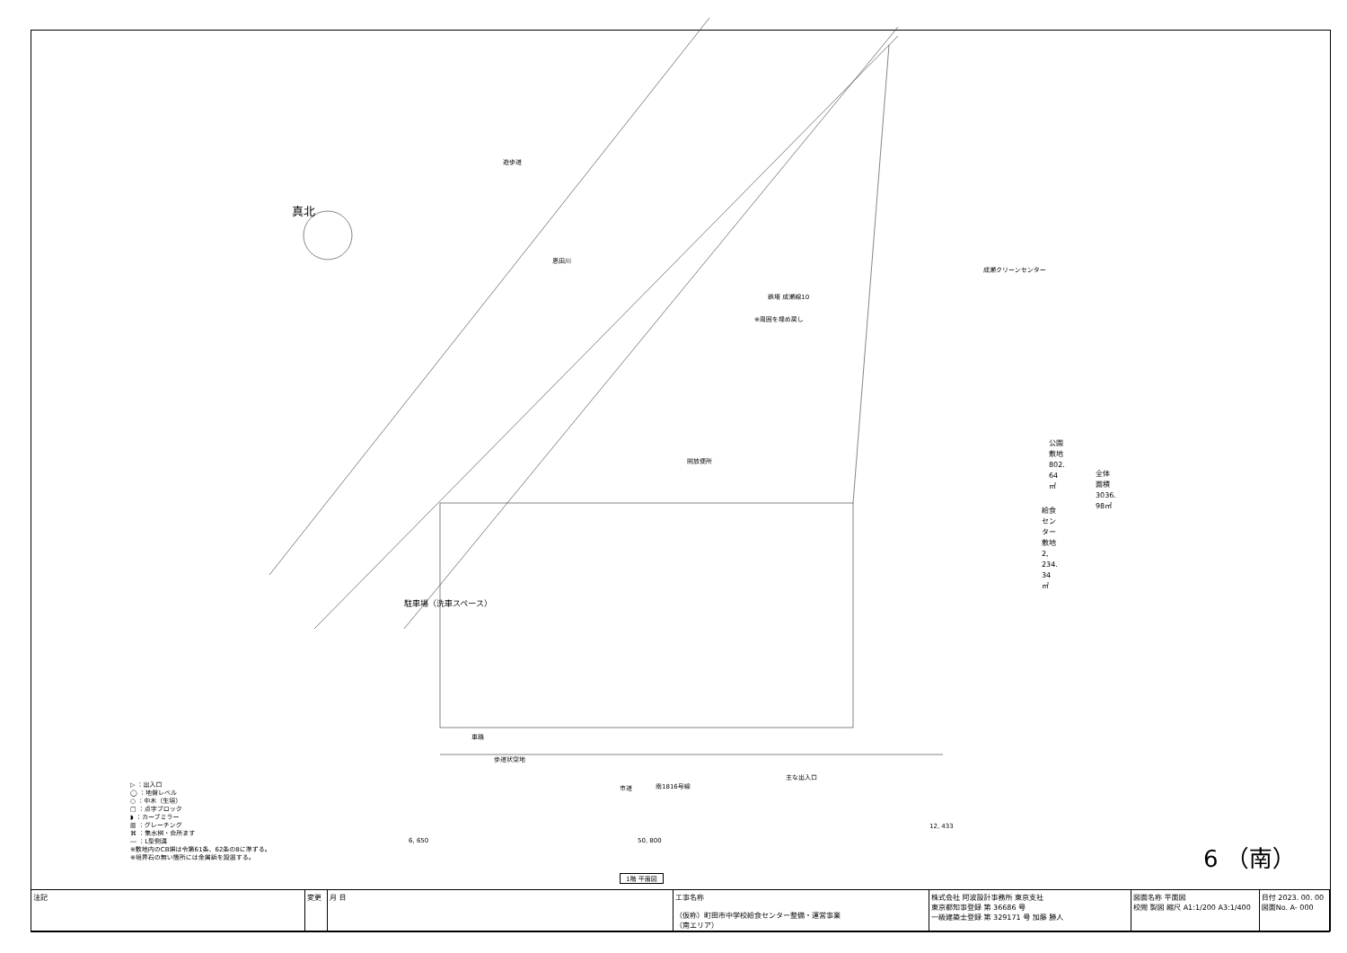真北
遊歩道
恩田川
成瀬クリーンセンター
※周囲を埋め戻し
鉄塔 成瀬線10
駐車場（洗車スペース）
車路
南1816号線
市道
主な出入口
歩道状空地
開放便所
12, 433
50, 800
6, 650
公園敷地
802. 64㎡
全体面積
3036. 98㎡
給食センター敷地
2, 234. 34㎡
▷ ：出入口
◯ ：地盤レベル
○ ：中木（生垣）
□ ：点字ブロック
◗ ：カーブミラー
▥ ：グレーチング
⌘ ：集水桝・会所ます
― ：L型側溝
※敷地内のCB塀は令第61条、62条の8に準ずる。
※境界石の無い箇所には金属鋲を設置する。
6 （南）
1階 平面図
| 注記 | 変更 | 月 日 | 工事名称 （仮称）町田市中学校給食センター整備・運営事業 （南エリア） | 株式会社 阿波設計事務所 東京支社 東京都知事登録 第 36686 号 一級建築士登録 第 329171 号 加藤 勝人 | 図面名称 平面図 校閲 製図 縮尺 A1:1/200 A3:1/400 | 日付 2023. 00. 00 図面No. A- 000 |